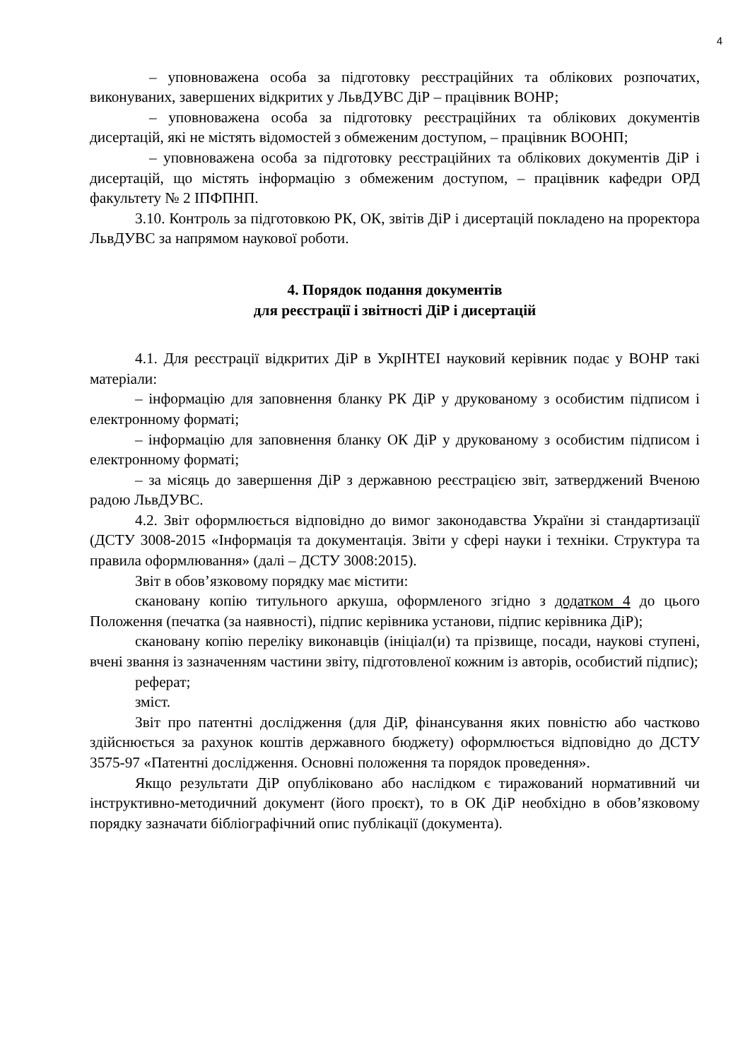4
– уповноважена особа за підготовку реєстраційних та облікових розпочатих, виконуваних, завершених відкритих у ЛьвДУВС ДіР – працівник ВОНР;
– уповноважена особа за підготовку реєстраційних та облікових документів дисертацій, які не містять відомостей з обмеженим доступом, – працівник ВООНП;
– уповноважена особа за підготовку реєстраційних та облікових документів ДіР і дисертацій, що містять інформацію з обмеженим доступом, – працівник кафедри ОРД факультету № 2 ІПФПНП.
3.10. Контроль за підготовкою РК, ОК, звітів ДіР і дисертацій покладено на проректора ЛьвДУВС за напрямом наукової роботи.
4. Порядок подання документів
для реєстрації і звітності ДіР і дисертацій
4.1. Для реєстрації відкритих ДіР в УкрІНТЕІ науковий керівник подає у ВОНР такі матеріали:
– інформацію для заповнення бланку РК ДіР у друкованому з особистим підписом і електронному форматі;
– інформацію для заповнення бланку ОК ДіР у друкованому з особистим підписом і електронному форматі;
– за місяць до завершення ДіР з державною реєстрацією звіт, затверджений Вченою радою ЛьвДУВС.
4.2. Звіт оформлюється відповідно до вимог законодавства України зі стандартизації (ДСТУ 3008-2015 «Інформація та документація. Звіти у сфері науки і техніки. Структура та правила оформлювання» (далі – ДСТУ 3008:2015).
Звіт в обов’язковому порядку має містити:
скановану копію титульного аркуша, оформленого згідно з додатком 4 до цього Положення (печатка (за наявності), підпис керівника установи, підпис керівника ДіР);
скановану копію переліку виконавців (ініціал(и) та прізвище, посади, наукові ступені, вчені звання із зазначенням частини звіту, підготовленої кожним із авторів, особистий підпис);
реферат;
зміст.
Звіт про патентні дослідження (для ДіР, фінансування яких повністю або частково здійснюється за рахунок коштів державного бюджету) оформлюється відповідно до ДСТУ 3575-97 «Патентні дослідження. Основні положення та порядок проведення».
Якщо результати ДіР опубліковано або наслідком є тиражований нормативний чи інструктивно-методичний документ (його проєкт), то в ОК ДіР необхідно в обов’язковому порядку зазначати бібліографічний опис публікації (документа).